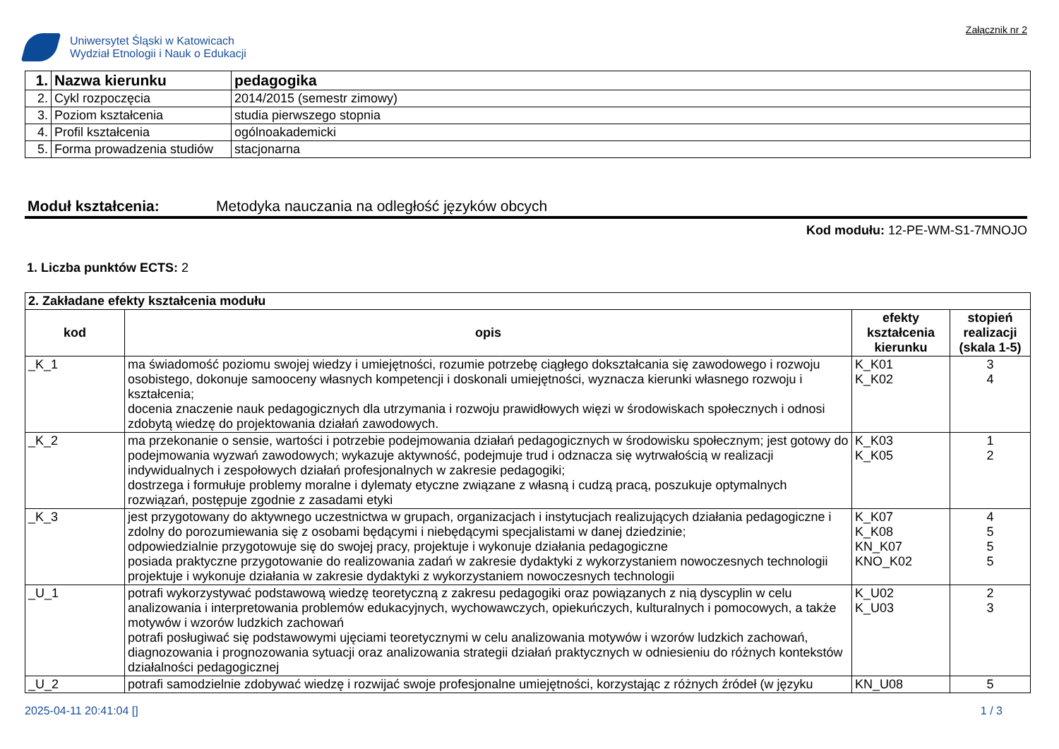Uniwersytet Śląski w Katowicach
Wydział Etnologii i Nauk o Edukacji
Załącznik nr 2
| 1. | Nazwa kierunku | pedagogika |
| 2. | Cykl rozpoczęcia | 2014/2015 (semestr zimowy) |
| 3. | Poziom kształcenia | studia pierwszego stopnia |
| 4. | Profil kształcenia | ogólnoakademicki |
| 5. | Forma prowadzenia studiów | stacjonarna |
Moduł kształcenia: Metodyka nauczania na odległość języków obcych
Kod modułu: 12-PE-WM-S1-7MNOJO
1. Liczba punktów ECTS: 2
| 2. Zakładane efekty kształcenia modułu | | | |
| kod | opis | efekty kształcenia kierunku | stopień realizacji (skala 1-5) |
| _K_1 | ma świadomość poziomu swojej wiedzy i umiejętności, rozumie potrzebę ciągłego dokształcania się zawodowego i rozwoju osobistego, dokonuje samooceny własnych kompetencji i doskonali umiejętności, wyznacza kierunki własnego rozwoju i kształcenia; docenia znaczenie nauk pedagogicznych dla utrzymania i rozwoju prawidłowych więzi w środowiskach społecznych i odnosi zdobytą wiedzę do projektowania działań zawodowych. | K_K01 K_K02 | 3 4 |
| _K_2 | ma przekonanie o sensie, wartości i potrzebie podejmowania działań pedagogicznych w środowisku społecznym; jest gotowy do podejmowania wyzwań zawodowych; wykazuje aktywność, podejmuje trud i odznacza się wytrwałością w realizacji indywidualnych i zespołowych działań profesjonalnych w zakresie pedagogiki; dostrzega i formułuje problemy moralne i dylematy etyczne związane z własną i cudzą pracą, poszukuje optymalnych rozwiązań, postępuje zgodnie z zasadami etyki | K_K03 K_K05 | 1 2 |
| _K_3 | jest przygotowany do aktywnego uczestnictwa w grupach, organizacjach i instytucjach realizujących działania pedagogiczne i zdolny do porozumiewania się z osobami będącymi i niebędącymi specjalistami w danej dziedzinie; odpowiedzialnie przygotowuje się do swojej pracy, projektuje i wykonuje działania pedagogiczne posiada praktyczne przygotowanie do realizowania zadań w zakresie dydaktyki z wykorzystaniem nowoczesnych technologii projektuje i wykonuje działania w zakresie dydaktyki z wykorzystaniem nowoczesnych technologii | K_K07 K_K08 KN_K07 KNO_K02 | 4 5 5 5 |
| _U_1 | potrafi wykorzystywać podstawową wiedzę teoretyczną z zakresu pedagogiki oraz powiązanych z nią dyscyplin w celu analizowania i interpretowania problemów edukacyjnych, wychowawczych, opiekuńczych, kulturalnych i pomocowych, a także motywów i wzorów ludzkich zachowań potrafi posługiwać się podstawowymi ujęciami teoretycznymi w celu analizowania motywów i wzorów ludzkich zachowań, diagnozowania i prognozowania sytuacji oraz analizowania strategii działań praktycznych w odniesieniu do różnych kontekstów działalności pedagogicznej | K_U02 K_U03 | 2 3 |
| _U_2 | potrafi samodzielnie zdobywać wiedzę i rozwijać swoje profesjonalne umiejętności, korzystając z różnych źródeł (w języku | KN_U08 | 5 |
2025-04-11 20:41:04 [] 1 / 3